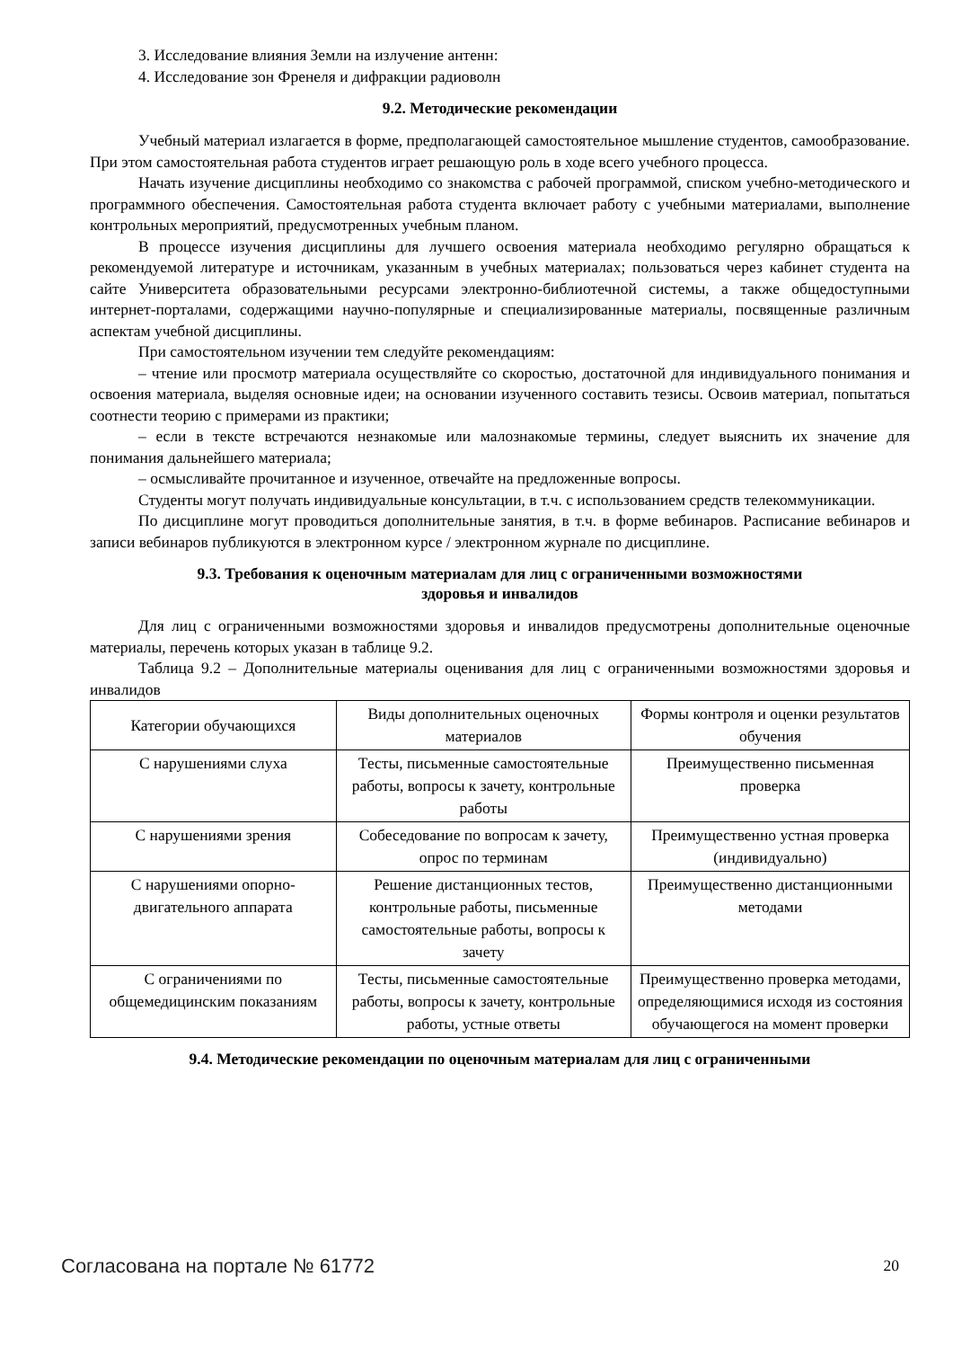3. Исследование влияния Земли на излучение антенн:
4. Исследование зон Френеля и дифракции радиоволн
9.2. Методические рекомендации
Учебный материал излагается в форме, предполагающей самостоятельное мышление студентов, самообразование. При этом самостоятельная работа студентов играет решающую роль в ходе всего учебного процесса.
Начать изучение дисциплины необходимо со знакомства с рабочей программой, списком учебно-методического и программного обеспечения. Самостоятельная работа студента включает работу с учебными материалами, выполнение контрольных мероприятий, предусмотренных учебным планом.
В процессе изучения дисциплины для лучшего освоения материала необходимо регулярно обращаться к рекомендуемой литературе и источникам, указанным в учебных материалах; пользоваться через кабинет студента на сайте Университета образовательными ресурсами электронно-библиотечной системы, а также общедоступными интернет-порталами, содержащими научно-популярные и специализированные материалы, посвященные различным аспектам учебной дисциплины.
При самостоятельном изучении тем следуйте рекомендациям:
– чтение или просмотр материала осуществляйте со скоростью, достаточной для индивидуального понимания и освоения материала, выделяя основные идеи; на основании изученного составить тезисы. Освоив материал, попытаться соотнести теорию с примерами из практики;
– если в тексте встречаются незнакомые или малознакомые термины, следует выяснить их значение для понимания дальнейшего материала;
– осмысливайте прочитанное и изученное, отвечайте на предложенные вопросы.
Студенты могут получать индивидуальные консультации, в т.ч. с использованием средств телекоммуникации.
По дисциплине могут проводиться дополнительные занятия, в т.ч. в форме вебинаров. Расписание вебинаров и записи вебинаров публикуются в электронном курсе / электронном журнале по дисциплине.
9.3. Требования к оценочным материалам для лиц с ограниченными возможностями
здоровья и инвалидов
Для лиц с ограниченными возможностями здоровья и инвалидов предусмотрены дополнительные оценочные материалы, перечень которых указан в таблице 9.2.
Таблица 9.2 – Дополнительные материалы оценивания для лиц с ограниченными возможностями здоровья и инвалидов
| Категории обучающихся | Виды дополнительных оценочных материалов | Формы контроля и оценки результатов обучения |
| С нарушениями слуха | Тесты, письменные самостоятельные работы, вопросы к зачету, контрольные работы | Преимущественно письменная проверка |
| С нарушениями зрения | Собеседование по вопросам к зачету, опрос по терминам | Преимущественно устная проверка (индивидуально) |
| С нарушениями опорно-двигательного аппарата | Решение дистанционных тестов, контрольные работы, письменные самостоятельные работы, вопросы к зачету | Преимущественно дистанционными методами |
| С ограничениями по общемедицинским показаниям | Тесты, письменные самостоятельные работы, вопросы к зачету, контрольные работы, устные ответы | Преимущественно проверка методами, определяющимися исходя из состояния обучающегося на момент проверки |
9.4. Методические рекомендации по оценочным материалам для лиц с ограниченными
Согласована на портале № 61772 20